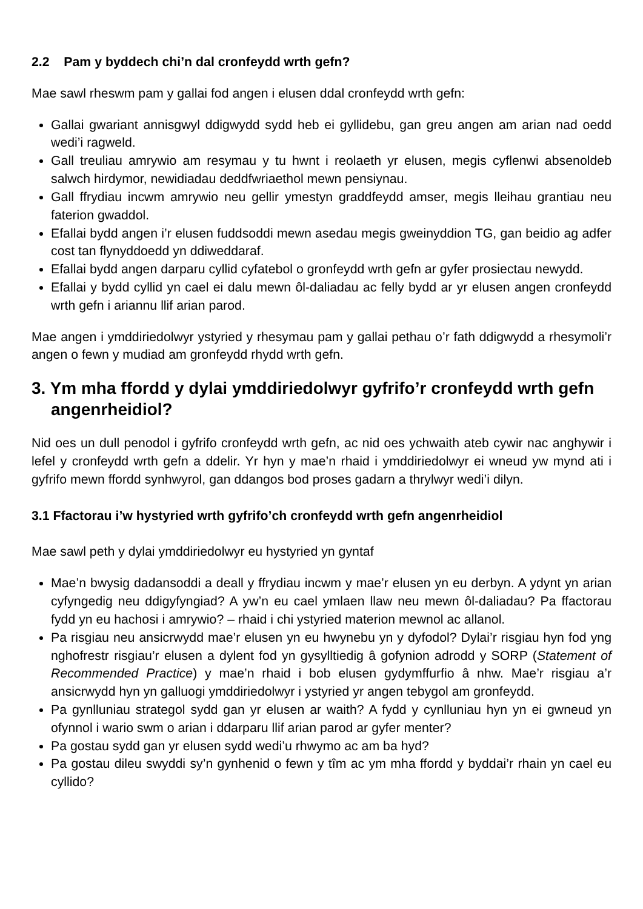2.2 Pam y byddech chi’n dal cronfeydd wrth gefn?
Mae sawl rheswm pam y gallai fod angen i elusen ddal cronfeydd wrth gefn:
Gallai gwariant annisgwyl ddigwydd sydd heb ei gyllidebu, gan greu angen am arian nad oedd wedi’i ragweld.
Gall treuliau amrywio am resymau y tu hwnt i reolaeth yr elusen, megis cyflenwi absenoldeb salwch hirdymor, newidiadau deddfwriaethol mewn pensiynau.
Gall ffrydiau incwm amrywio neu gellir ymestyn graddfeydd amser, megis lleihau grantiau neu faterion gwaddol.
Efallai bydd angen i’r elusen fuddsoddi mewn asedau megis gweinyddion TG, gan beidio ag adfer cost tan flynyddoedd yn ddiweddaraf.
Efallai bydd angen darparu cyllid cyfatebol o gronfeydd wrth gefn ar gyfer prosiectau newydd.
Efallai y bydd cyllid yn cael ei dalu mewn ôl-daliadau ac felly bydd ar yr elusen angen cronfeydd wrth gefn i ariannu llif arian parod.
Mae angen i ymddiriedolwyr ystyried y rhesymau pam y gallai pethau o’r fath ddigwydd a rhesymoli’r angen o fewn y mudiad am gronfeydd rhydd wrth gefn.
3. Ym mha ffordd y dylai ymddiriedolwyr gyfrifo’r cronfeydd wrth gefn angenrheidiol?
Nid oes un dull penodol i gyfrifo cronfeydd wrth gefn, ac nid oes ychwaith ateb cywir nac anghywir i lefel y cronfeydd wrth gefn a ddelir. Yr hyn y mae’n rhaid i ymddiriedolwyr ei wneud yw mynd ati i gyfrifo mewn ffordd synhwyrol, gan ddangos bod proses gadarn a thrylwyr wedi’i dilyn.
3.1 Ffactorau i’w hystyried wrth gyfrifo’ch cronfeydd wrth gefn angenrheidiol
Mae sawl peth y dylai ymddiriedolwyr eu hystyried yn gyntaf
Mae’n bwysig dadansoddi a deall y ffrydiau incwm y mae’r elusen yn eu derbyn. A ydynt yn arian cyfyngedig neu ddigyfyngiad? A yw’n eu cael ymlaen llaw neu mewn ôl-daliadau? Pa ffactorau fydd yn eu hachosi i amrywio? – rhaid i chi ystyried materion mewnol ac allanol.
Pa risgiau neu ansicrwydd mae’r elusen yn eu hwynebu yn y dyfodol? Dylai’r risgiau hyn fod yng nghofrestr risgiau’r elusen a dylent fod yn gysylltiedig â gofynion adrodd y SORP (Statement of Recommended Practice) y mae’n rhaid i bob elusen gydymffurfio â nhw. Mae’r risgiau a’r ansicrwydd hyn yn galluogi ymddiriedolwyr i ystyried yr angen tebygol am gronfeydd.
Pa gynlluniau strategol sydd gan yr elusen ar waith? A fydd y cynlluniau hyn yn ei gwneud yn ofynnol i wario swm o arian i ddarparu llif arian parod ar gyfer menter?
Pa gostau sydd gan yr elusen sydd wedi’u rhwymo ac am ba hyd?
Pa gostau dileu swyddi sy’n gynhenid o fewn y tîm ac ym mha ffordd y byddai’r rhain yn cael eu cyllido?